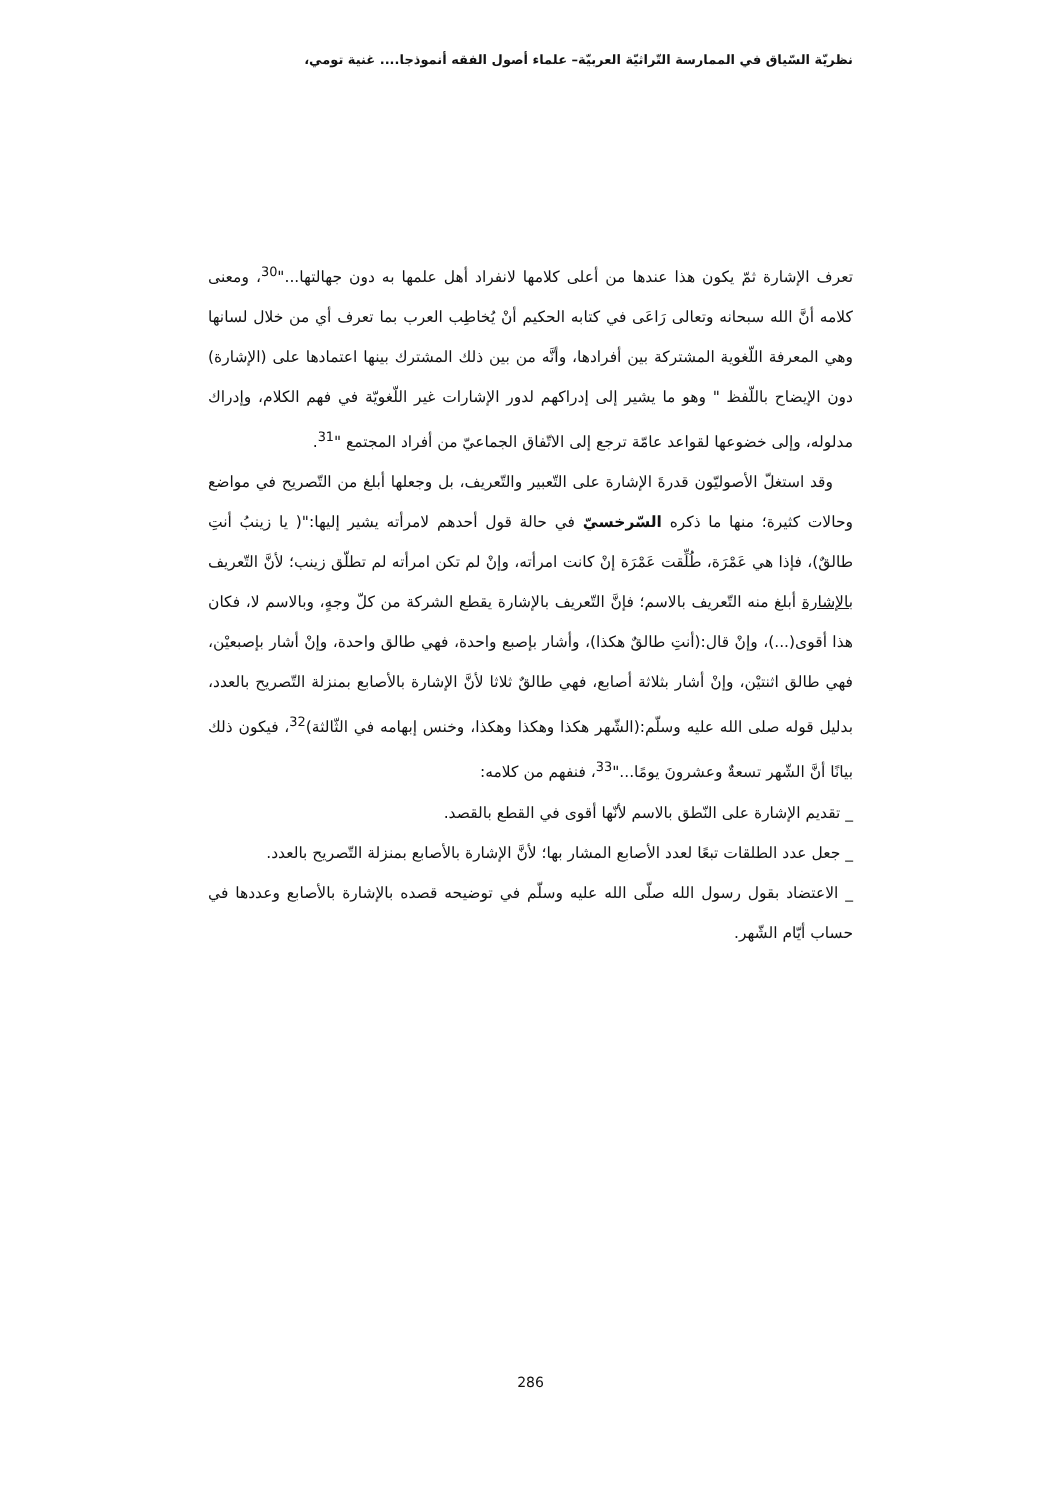نظريّة السّياق في الممارسة التّراثيّة العربيّة– علماء أصول الفقه أنموذجا.... غنية تومي،
تعرف الإشارة ثمّ يكون هذا عندها من أعلى كلامها لانفراد أهل علمها به دون جهالتها..."<sup>30</sup>، ومعنى كلامه أنَّ الله سبحانه وتعالى رَاعَى في كتابه الحكيم أنْ يُخاطِب العرب بما تعرف أي من خلال لسانها وهي المعرفة اللّغوية المشتركة بين أفرادها، وأنَّه من بين ذلك المشترك بينها اعتمادها على (الإشارة) دون الإيضاح باللّفظ " وهو ما يشير إلى إدراكهم لدور الإشارات غير اللّغويّة في فهم الكلام، وإدراك مدلوله، وإلى خضوعها لقواعد عامّة ترجع إلى الاتّفاق الجماعيّ من أفراد المجتمع "<sup>31</sup>.
وقد استغلّ الأصوليّون قدرةَ الإشارة على التّعبير والتّعريف، بل وجعلها أبلغ من التّصريح في مواضع وحالات كثيرة؛ منها ما ذكره السّرخسيّ في حالة قول أحدهم لامرأته يشير إليها:"( يا زينبُ أنتِ طالقٌ)، فإذا هي عَمْرَة، طُلِّقت عَمْرَة إنْ كانت امرأته، وإنْ لم تكن امرأته لم تطلّق زينب؛ لأنَّ التّعريف بالإشارة أبلغ منه التّعريف بالاسم؛ فإنَّ التّعريف بالإشارة يقطع الشركة من كلّ وجهٍ، وبالاسم لا، فكان هذا أقوى(...)، وإنْ قال:(أنتِ طالقٌ هكذا)، وأشار بإصبع واحدة، فهي طالق واحدة، وإنْ أشار بإصبعيْن، فهي طالق اثنتيْن، وإنْ أشار بثلاثة أصابع، فهي طالقٌ ثلاثا لأنَّ الإشارة بالأصابع بمنزلة التّصريح بالعدد، بدليل قوله صلى الله عليه وسلّم:(الشّهر هكذا وهكذا وهكذا، وخنس إبهامه في الثّالثة)<sup>32</sup>، فيكون ذلك بيانًا أنَّ الشّهر تسعةٌ وعشرونَ يومًا..."<sup>33</sup>، فنفهم من كلامه:
_ تقديم الإشارة على النّطق بالاسم لأنّها أقوى في القطع بالقصد.
_ جعل عدد الطلقات تبعًا لعدد الأصابع المشار بها؛ لأنَّ الإشارة بالأصابع بمنزلة التّصريح بالعدد.
_ الاعتضاد بقول رسول الله صلّى الله عليه وسلّم في توضيحه قصده بالإشارة بالأصابع وعددها في حساب أيّام الشّهر.
286